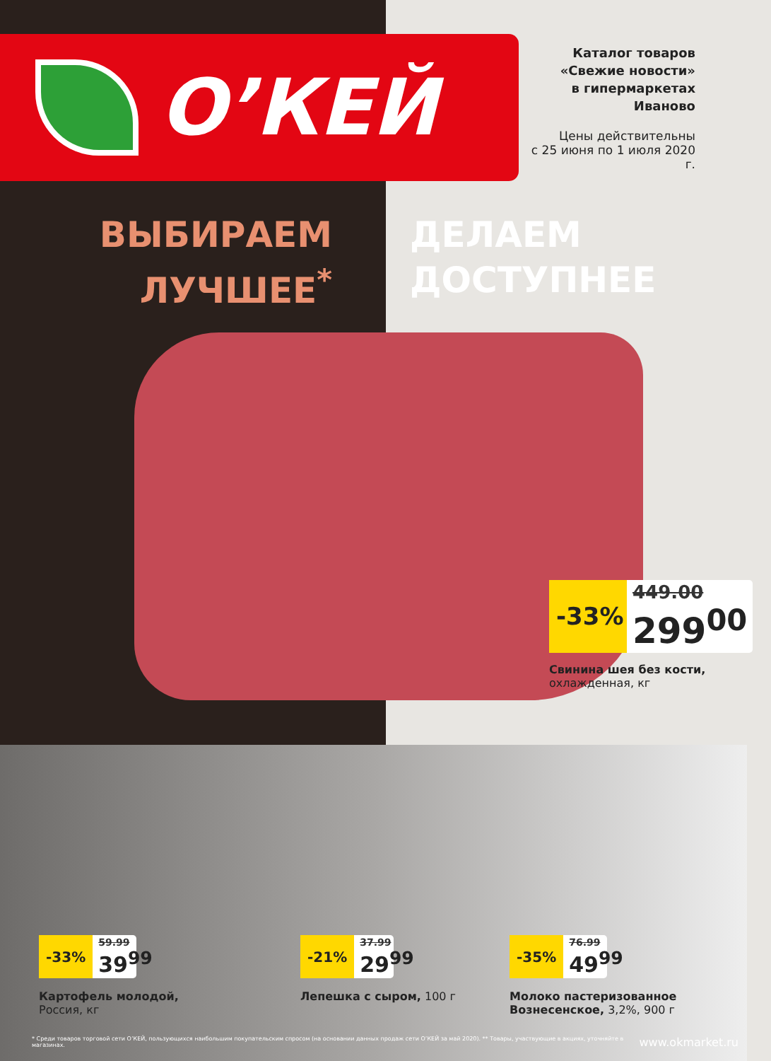О’КЕЙ
Каталог товаров
«Свежие новости»
в гипермаркетах
Иваново
Цены действительны
с 25 июня по 1 июля 2020 г.
ВЫБИРАЕМ
ЛУЧШЕЕ<sup>*</sup>
ДЕЛАЕМ
ДОСТУПНЕЕ
-33%
449.00
299<sup>00</sup>
Свинина шея без кости,
охлажденная, кг
-33%
59.99
39<sup>99</sup>
Картофель молодой,
Россия, кг
-21%
37.99
29<sup>99</sup>
Лепешка с сыром, 100 г
-35%
76.99
49<sup>99</sup>
Молоко пастеризованное Вознесенское, 3,2%, 900 г
* Среди товаров торговой сети О’КЕЙ, пользующихся наибольшим покупательским спросом (на основании данных продаж сети О’КЕЙ за май 2020). ** Товары, участвующие в акциях, уточняйте в магазинах. www.okmarket.ru